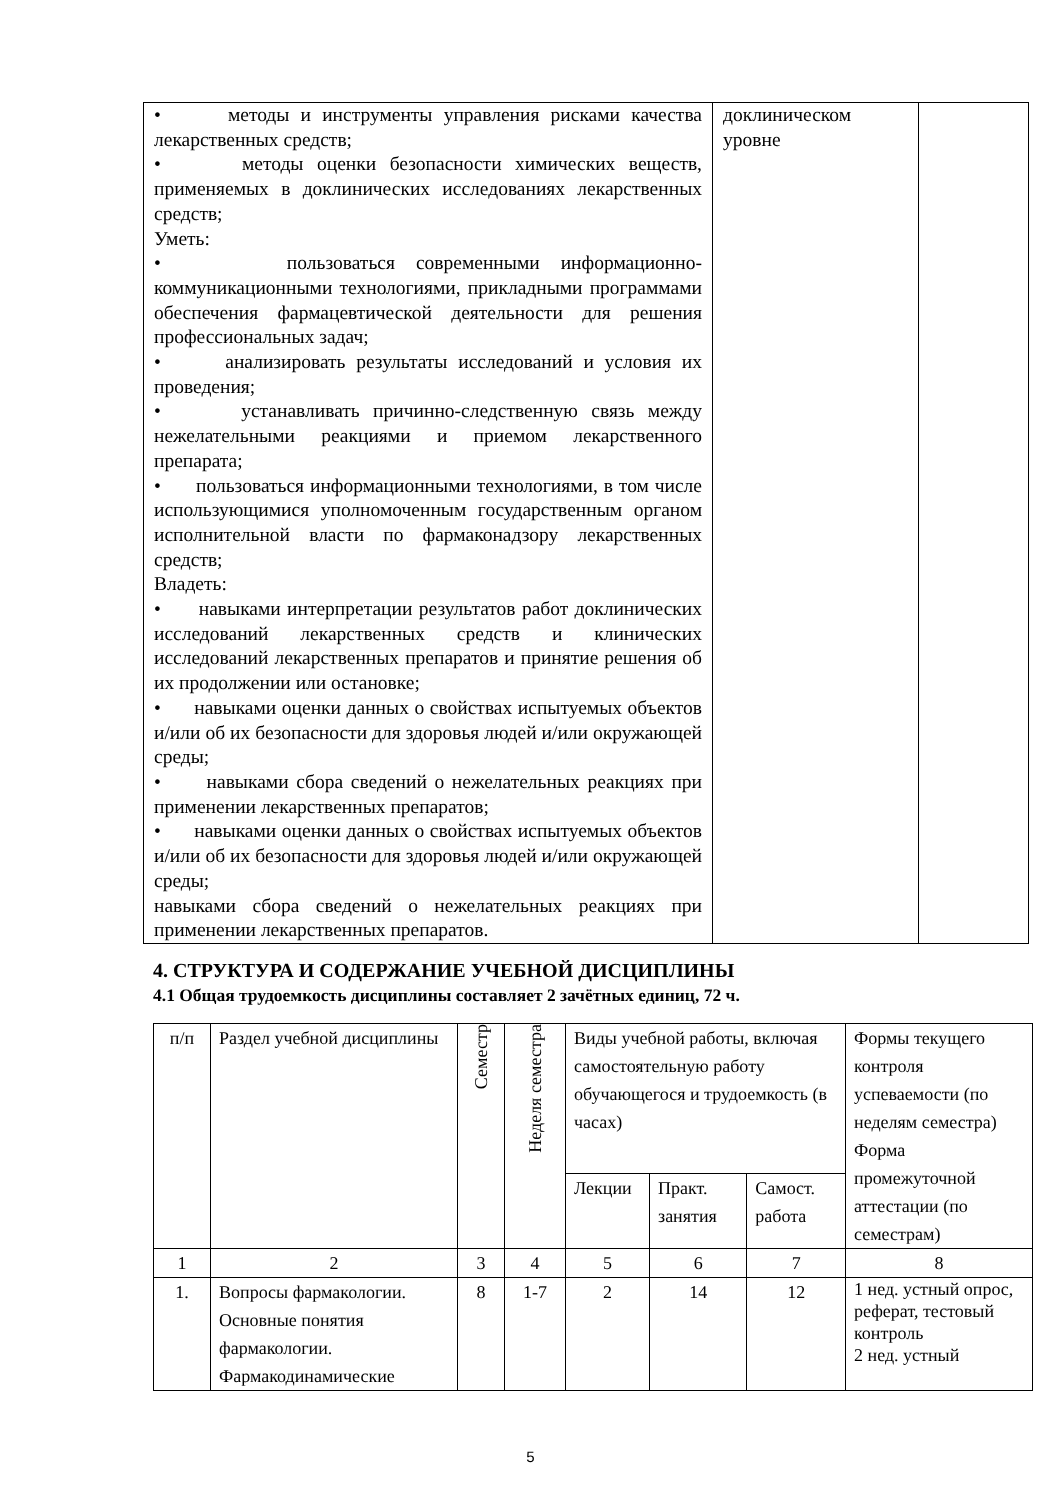| • методы и инструменты управления рисками качества лекарственных средств; • методы оценки безопасности химических веществ, применяемых в доклинических исследованиях лекарственных средств; Уметь: • пользоваться современными информационно-коммуникационными технологиями, прикладными программами обеспечения фармацевтической деятельности для решения профессиональных задач; • анализировать результаты исследований и условия их проведения; • устанавливать причинно-следственную связь между нежелательными реакциями и приемом лекарственного препарата; • пользоваться информационными технологиями, в том числе использующимися уполномоченным государственным органом исполнительной власти по фармаконадзору лекарственных средств; Владеть: • навыками интерпретации результатов работ доклинических исследований лекарственных средств и клинических исследований лекарственных препаратов и принятие решения об их продолжении или остановке; • навыками оценки данных о свойствах испытуемых объектов и/или об их безопасности для здоровья людей и/или окружающей среды; • навыками сбора сведений о нежелательных реакциях при применении лекарственных препаратов; • навыками оценки данных о свойствах испытуемых объектов и/или об их безопасности для здоровья людей и/или окружающей среды; навыками сбора сведений о нежелательных реакциях при применении лекарственных препаратов. | доклиническом уровне | |
4. СТРУКТУРА И СОДЕРЖАНИЕ УЧЕБНОЙ ДИСЦИПЛИНЫ
4.1 Общая трудоемкость дисциплины составляет 2 зачётных единиц, 72 ч.
| п/п | Раздел учебной дисциплины | Семестр | Неделя семестра | Виды учебной работы, включая самостоятельную работу обучающегося и трудоемкость (в часах) | | | Формы текущего контроля успеваемости (по неделям семестра) Форма промежуточной аттестации (по семестрам) |
| --- | --- | --- | --- | --- | --- | --- | --- |
| | | | | Лекции | Практ. занятия | Самост. работа | |
| 1 | 2 | 3 | 4 | 5 | 6 | 7 | 8 |
| 1. | Вопросы фармакологии. Основные понятия фармакологии. Фармакодинамические | 8 | 1-7 | 2 | 14 | 12 | 1 нед. устный опрос, реферат, тестовый контроль 2 нед. устный |
5